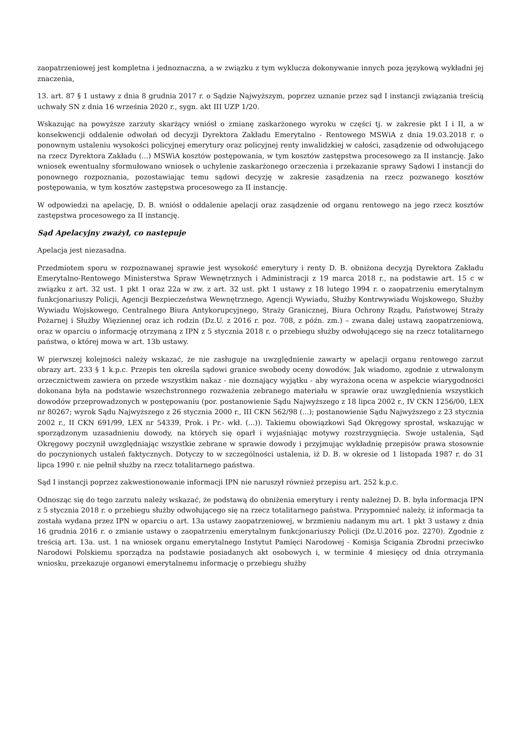zaopatrzeniowej jest kompletna i jednoznaczna, a w związku z tym wyklucza dokonywanie innych poza językową wykładni jej znaczenia,
13. art. 87 § 1 ustawy z dnia 8 grudnia 2017 r. o Sądzie Najwyższym, poprzez uznanie przez sąd I instancji związania treścią uchwały SN z dnia 16 września 2020 r., sygn. akt III UZP 1/20.
Wskazując na powyższe zarzuty skarżący wniósł o zmianę zaskarżonego wyroku w części tj. w zakresie pkt I i II, a w konsekwencji oddalenie odwołań od decyzji Dyrektora Zakładu Emerytalno - Rentowego MSWiA z dnia 19.03.2018 r. o ponownym ustaleniu wysokości policyjnej emerytury oraz policyjnej renty inwalidzkiej w całości, zasądzenie od odwołującego na rzecz Dyrektora Zakładu (...) MSWiA kosztów postępowania, w tym kosztów zastępstwa procesowego za II instancję. Jako wniosek ewentualny sformułowano wniosek o uchylenie zaskarżonego orzeczenia i przekazanie sprawy Sądowi I instancji do ponownego rozpoznania, pozostawiając temu sądowi decyzję w zakresie zasądzenia na rzecz pozwanego kosztów postępowania, w tym kosztów zastępstwa procesowego za II instancję.
W odpowiedzi na apelację, D. B. wniósł o oddalenie apelacji oraz zasądzenie od organu rentowego na jego rzecz kosztów zastępstwa procesowego za II instancję.
Sąd Apelacyjny zważył, co następuje
Apelacja jest niezasadna.
Przedmiotem sporu w rozpoznawanej sprawie jest wysokość emerytury i renty D. B. obniżona decyzją Dyrektora Zakładu Emerytalno-Rentowego Ministerstwa Spraw Wewnętrznych i Administracji z 19 marca 2018 r., na podstawie art. 15 c w związku z art. 32 ust. 1 pkt 1 oraz 22a w zw. z art. 32 ust. pkt 1 ustawy z 18 lutego 1994 r. o zaopatrzeniu emerytalnym funkcjonariuszy Policji, Agencji Bezpieczeństwa Wewnętrznego, Agencji Wywiadu, Służby Kontrwywiadu Wojskowego, Służby Wywiadu Wojskowego, Centralnego Biura Antykorupcyjnego, Straży Granicznej, Biura Ochrony Rządu, Państwowej Straży Pożarnej i Służby Więziennej oraz ich rodzin (Dz.U. z 2016 r. poz. 708, z późn. zm.) – zwana dalej ustawą zaopatrzeniową, oraz w oparciu o informację otrzymaną z IPN z 5 stycznia 2018 r. o przebiegu służby odwołującego się na rzecz totalitarnego państwa, o której mowa w art. 13b ustawy.
W pierwszej kolejności należy wskazać, że nie zasługuje na uwzględnienie zawarty w apelacji organu rentowego zarzut obrazy art. 233 § 1 k.p.c. Przepis ten określa sądowi granice swobody oceny dowodów. Jak wiadomo, zgodnie z utrwalonym orzecznictwem zawiera on przede wszystkim nakaz - nie doznający wyjątku - aby wyrażona ocena w aspekcie wiarygodności dokonana była na podstawie wszechstronnego rozważenia zebranego materiału w sprawie oraz uwzględnienia wszystkich dowodów przeprowadzonych w postępowaniu (por. postanowienie Sądu Najwyższego z 18 lipca 2002 r., IV CKN 1256/00, LEX nr 80267; wyrok Sądu Najwyższego z 26 stycznia 2000 r., III CKN 562/98 (...); postanowienie Sądu Najwyższego z 23 stycznia 2002 r., II CKN 691/99, LEX nr 54339, Prok. i Pr.- wkł. (...)). Takiemu obowiązkowi Sąd Okręgowy sprostał, wskazując w sporządzonym uzasadnieniu dowody, na których się oparł i wyjaśniając motywy rozstrzygnięcia. Swoje ustalenia, Sąd Okręgowy poczynił uwzględniając wszystkie zebrane w sprawie dowody i przyjmując wykładnię przepisów prawa stosownie do poczynionych ustaleń faktycznych. Dotyczy to w szczególności ustalenia, iż D. B. w okresie od 1 listopada 1987 r. do 31 lipca 1990 r. nie pełnił służby na rzecz totalitarnego państwa.
Sąd I instancji poprzez zakwestionowanie informacji IPN nie naruszył również przepisu art. 252 k.p.c.
Odnosząc się do tego zarzutu należy wskazać, że podstawą do obniżenia emerytury i renty należnej D. B. była informacja IPN z 5 stycznia 2018 r. o przebiegu służby odwołującego się na rzecz totalitarnego państwa. Przypomnieć należy, iż informacja ta została wydana przez IPN w oparciu o art. 13a ustawy zaopatrzeniowej, w brzmieniu nadanym mu art. 1 pkt 3 ustawy z dnia 16 grudnia 2016 r. o zmianie ustawy o zaopatrzeniu emerytalnym funkcjonariuszy Policji (Dz.U.2016 poz. 2270). Zgodnie z treścią art. 13a. ust. 1 na wniosek organu emerytalnego Instytut Pamięci Narodowej - Komisja Ścigania Zbrodni przeciwko Narodowi Polskiemu sporządza na podstawie posiadanych akt osobowych i, w terminie 4 miesięcy od dnia otrzymania wniosku, przekazuje organowi emerytalnemu informację o przebiegu służby